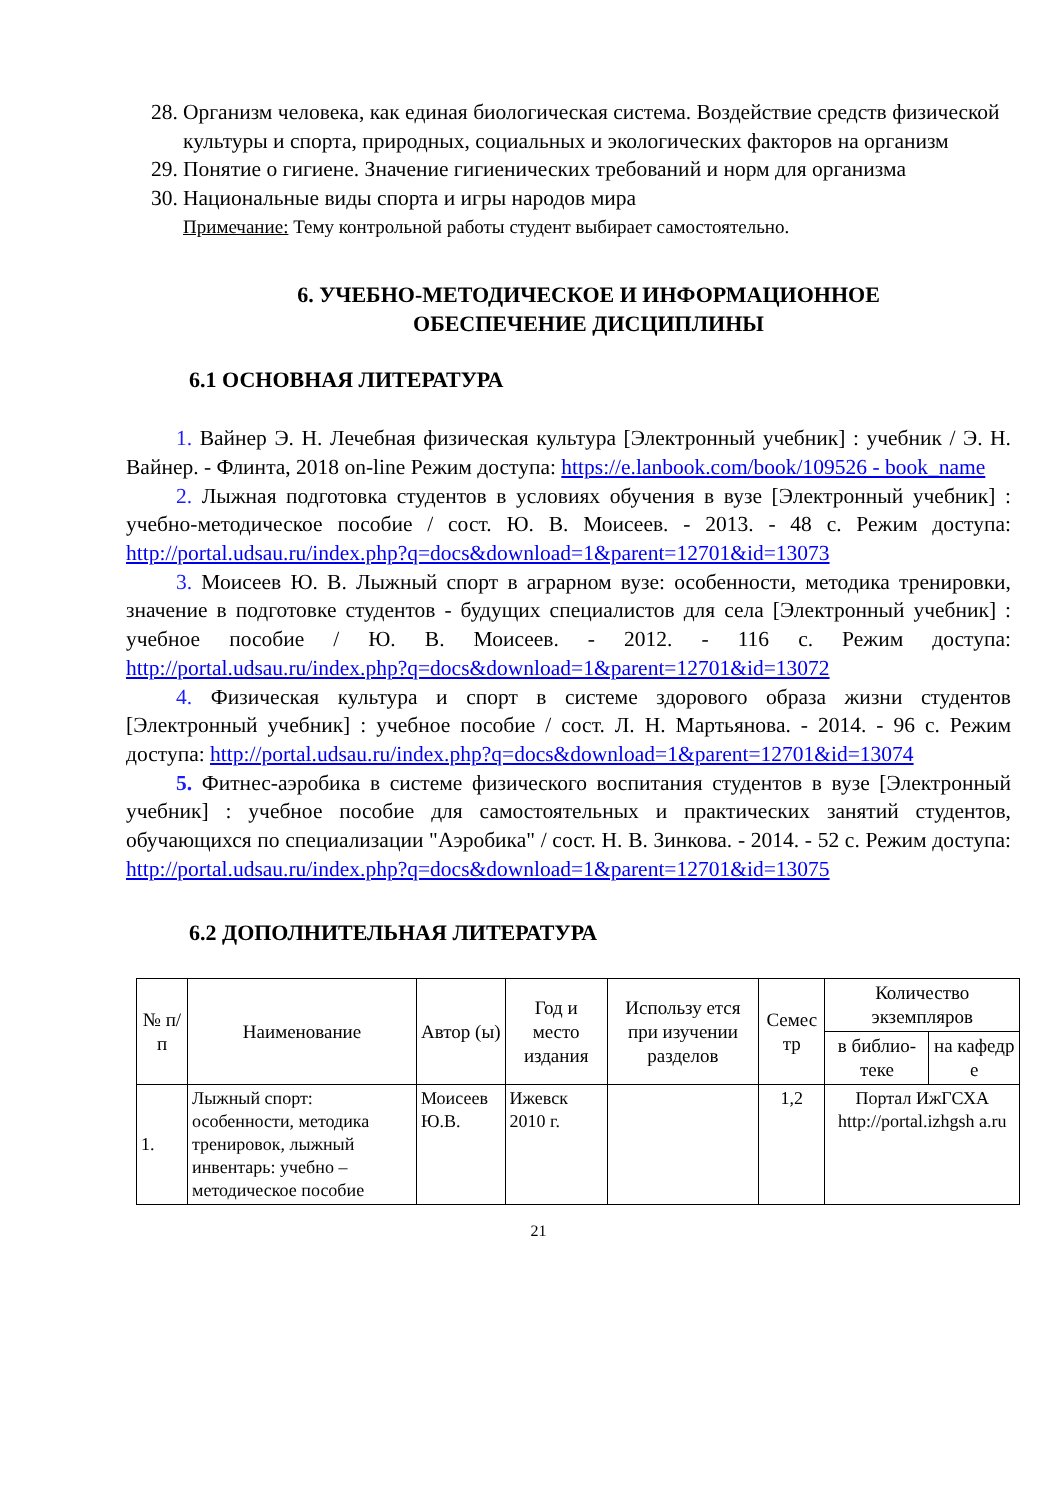28. Организм человека, как единая биологическая система. Воздействие средств физической культуры и спорта, природных, социальных и экологических факторов на организм
29. Понятие о гигиене. Значение гигиенических требований и норм для организма
30. Национальные виды спорта и игры народов мира
Примечание: Тему контрольной работы студент выбирает самостоятельно.
6. УЧЕБНО-МЕТОДИЧЕСКОЕ И ИНФОРМАЦИОННОЕ
ОБЕСПЕЧЕНИЕ ДИСЦИПЛИНЫ
6.1 ОСНОВНАЯ ЛИТЕРАТУРА
1. Вайнер Э. Н. Лечебная физическая культура [Электронный учебник] : учебник / Э. Н. Вайнер. - Флинта, 2018 on-line Режим доступа: https://e.lanbook.com/book/109526 - book_name
2. Лыжная подготовка студентов в условиях обучения в вузе [Электронный учебник] : учебно-методическое пособие / сост. Ю. В. Моисеев. - 2013. - 48 с. Режим доступа: http://portal.udsau.ru/index.php?q=docs&download=1&parent=12701&id=13073
3. Моисеев Ю. В. Лыжный спорт в аграрном вузе: особенности, методика тренировки, значение в подготовке студентов - будущих специалистов для села [Электронный учебник] : учебное пособие / Ю. В. Моисеев. - 2012. - 116 с. Режим доступа: http://portal.udsau.ru/index.php?q=docs&download=1&parent=12701&id=13072
4. Физическая культура и спорт в системе здорового образа жизни студентов [Электронный учебник] : учебное пособие / сост. Л. Н. Мартьянова. - 2014. - 96 с. Режим доступа: http://portal.udsau.ru/index.php?q=docs&download=1&parent=12701&id=13074
5. Фитнес-аэробика в системе физического воспитания студентов в вузе [Электронный учебник] : учебное пособие для самостоятельных и практических занятий студентов, обучающихся по специализации "Аэробика" / сост. Н. В. Зинкова. - 2014. - 52 с. Режим доступа: http://portal.udsau.ru/index.php?q=docs&download=1&parent=12701&id=13075
6.2 ДОПОЛНИТЕЛЬНАЯ ЛИТЕРАТУРА
| № п/п | Наименование | Автор (ы) | Год и место издания | Использу ется при изучении разделов | Семес тр | Количество экземпляров | |
| --- | --- | --- | --- | --- | --- | --- | --- |
| | | | | | | в библио-теке | на кафедр е |
| 1. | Лыжный спорт: особенности, методика тренировок, лыжный инвентарь: учебно – методическое пособие | Моисеев Ю.В. | Ижевск 2010 г. | | 1,2 | Портал ИжГСХА http://portal.izhgsh a.ru | |
21